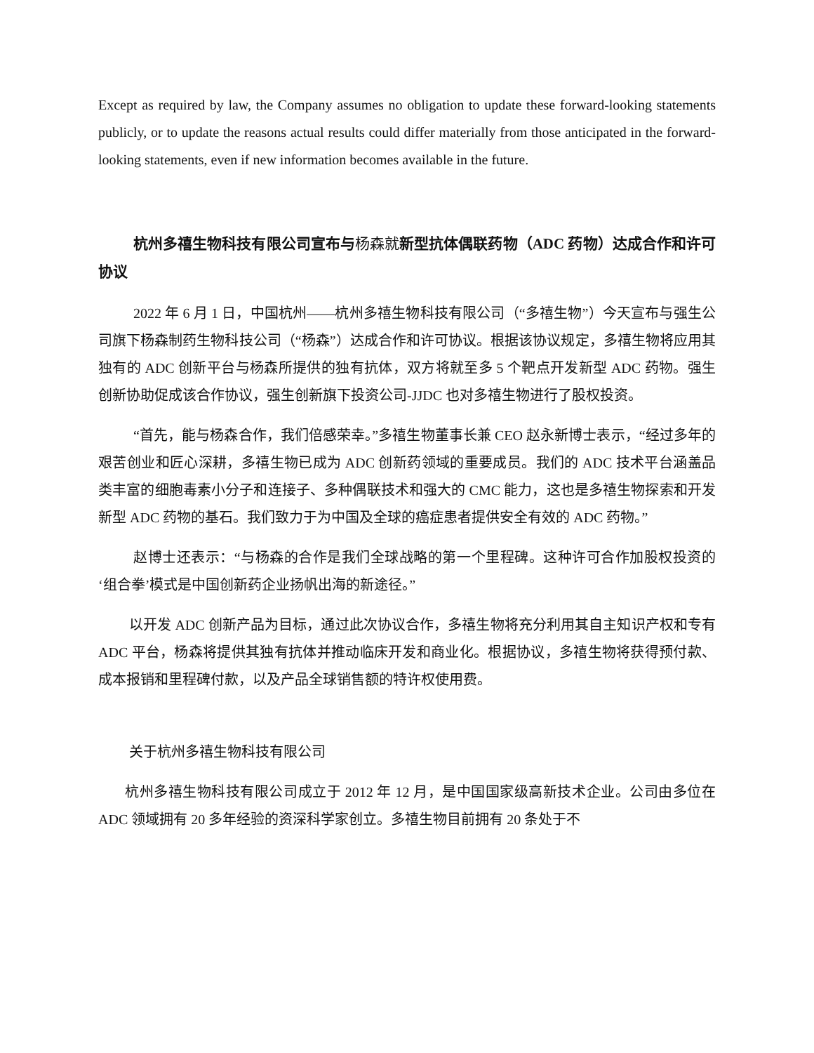Except as required by law, the Company assumes no obligation to update these forward-looking statements publicly, or to update the reasons actual results could differ materially from those anticipated in the forward-looking statements, even if new information becomes available in the future.
杭州多禧生物科技有限公司宣布与杨森就新型抗体偶联药物（ADC 药物）达成合作和许可协议
2022 年 6 月 1 日，中国杭州——杭州多禧生物科技有限公司（“多禧生物”）今天宣布与强生公司旗下杨森制药生物科技公司（“杨森”）达成合作和许可协议。根据该协议规定，多禧生物将应用其独有的 ADC 创新平台与杨森所提供的独有抗体，双方将就至多 5 个靶点开发新型 ADC 药物。强生创新协助促成该合作协议，强生创新旗下投资公司-JJDC 也对多禧生物进行了股权投资。
“首先，能与杨森合作，我们倍感荣幸。”多禧生物董事长兼 CEO 赵永新博士表示，“经过多年的艰苦创业和匠心深耕，多禧生物已成为 ADC 创新药领域的重要成员。我们的 ADC 技术平台涵盖品类丰富的细胞毒素小分子和连接子、多种偶联技术和强大的 CMC 能力，这也是多禧生物探索和开发新型 ADC 药物的基石。我们致力于为中国及全球的癌症患者提供安全有效的 ADC 药物。”
赵博士还表示：“与杨森的合作是我们全球战略的第一个里程碑。这种许可合作加股权投资的‘组合拳’模式是中国创新药企业扬帆出海的新途径。”
以开发 ADC 创新产品为目标，通过此次协议合作，多禧生物将充分利用其自主知识产权和专有 ADC 平台，杨森将提供其独有抗体并推动临床开发和商业化。根据协议，多禧生物将获得预付款、成本报销和里程碑付款，以及产品全球销售额的特许权使用费。
关于杭州多禧生物科技有限公司
杭州多禧生物科技有限公司成立于 2012 年 12 月，是中国国家级高新技术企业。公司由多位在 ADC 领域拥有 20 多年经验的资深科学家创立。多禧生物目前拥有 20 条处于不